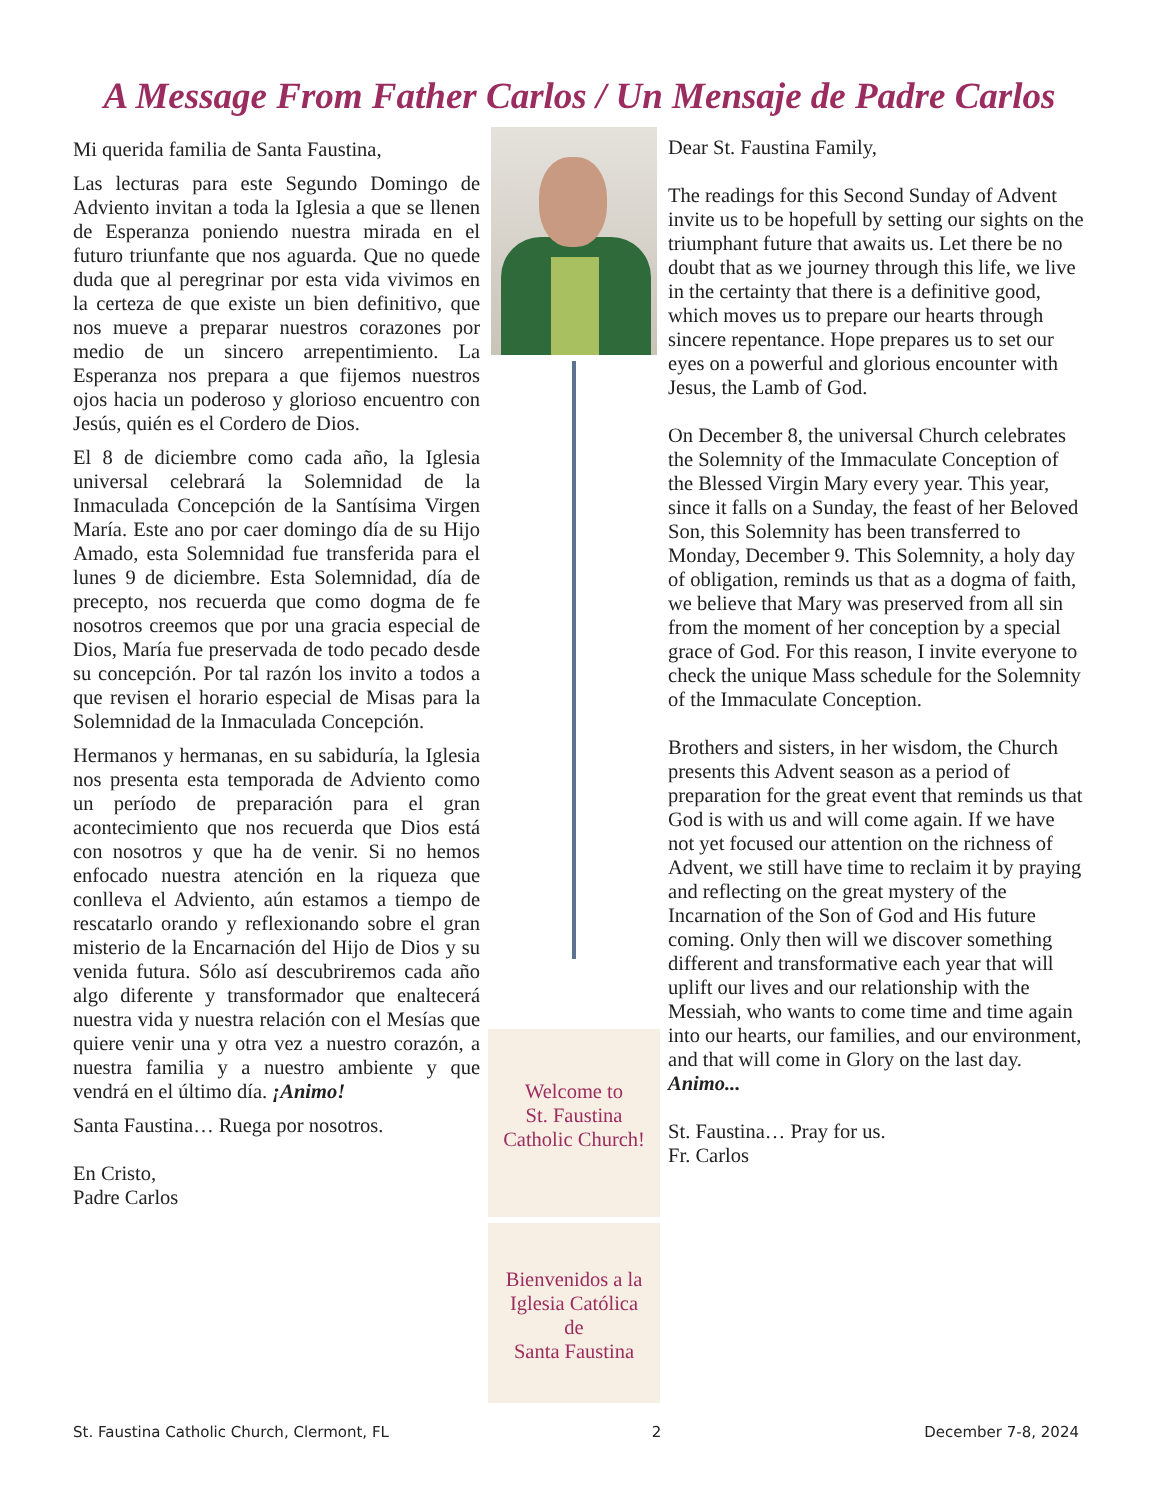A Message From Father Carlos / Un Mensaje de Padre Carlos
Mi querida familia de Santa Faustina,
Las lecturas para este Segundo Domingo de Adviento invitan a toda la Iglesia a que se llenen de Esperanza poniendo nuestra mirada en el futuro triunfante que nos aguarda. Que no quede duda que al peregrinar por esta vida vivimos en la certeza de que existe un bien definitivo, que nos mueve a preparar nuestros corazones por medio de un sincero arrepentimiento. La Esperanza nos prepara a que fijemos nuestros ojos hacia un poderoso y glorioso encuentro con Jesús, quién es el Cordero de Dios.
El 8 de diciembre como cada año, la Iglesia universal celebrará la Solemnidad de la Inmaculada Concepción de la Santísima Virgen María. Este ano por caer domingo día de su Hijo Amado, esta Solemnidad fue transferida para el lunes 9 de diciembre. Esta Solemnidad, día de precepto, nos recuerda que como dogma de fe nosotros creemos que por una gracia especial de Dios, María fue preservada de todo pecado desde su concepción. Por tal razón los invito a todos a que revisen el horario especial de Misas para la Solemnidad de la Inmaculada Concepción.
Hermanos y hermanas, en su sabiduría, la Iglesia nos presenta esta temporada de Adviento como un período de preparación para el gran acontecimiento que nos recuerda que Dios está con nosotros y que ha de venir. Si no hemos enfocado nuestra atención en la riqueza que conlleva el Adviento, aún estamos a tiempo de rescatarlo orando y reflexionando sobre el gran misterio de la Encarnación del Hijo de Dios y su venida futura. Sólo así descubriremos cada año algo diferente y transformador que enaltecerá nuestra vida y nuestra relación con el Mesías que quiere venir una y otra vez a nuestro corazón, a nuestra familia y a nuestro ambiente y que vendrá en el último día. ¡Animo!
Santa Faustina… Ruega por nosotros.
En Cristo,
Padre Carlos
Welcome to
St. Faustina
Catholic Church!
Bienvenidos a la
Iglesia Católica
de
Santa Faustina
Dear St. Faustina Family,
The readings for this Second Sunday of Advent invite us to be hopefull by setting our sights on the triumphant future that awaits us. Let there be no doubt that as we journey through this life, we live in the certainty that there is a definitive good, which moves us to prepare our hearts through sincere repentance. Hope prepares us to set our eyes on a powerful and glorious encounter with Jesus, the Lamb of God.
On December 8, the universal Church celebrates the Solemnity of the Immaculate Conception of the Blessed Virgin Mary every year. This year, since it falls on a Sunday, the feast of her Beloved Son, this Solemnity has been transferred to Monday, December 9. This Solemnity, a holy day of obligation, reminds us that as a dogma of faith, we believe that Mary was preserved from all sin from the moment of her conception by a special grace of God. For this reason, I invite everyone to check the unique Mass schedule for the Solemnity of the Immaculate Conception.
Brothers and sisters, in her wisdom, the Church presents this Advent season as a period of preparation for the great event that reminds us that God is with us and will come again. If we have not yet focused our attention on the richness of Advent, we still have time to reclaim it by praying and reflecting on the great mystery of the Incarnation of the Son of God and His future coming. Only then will we discover something different and transformative each year that will uplift our lives and our relationship with the Messiah, who wants to come time and time again into our hearts, our families, and our environment, and that will come in Glory on the last day. Animo...
St. Faustina… Pray for us.
Fr. Carlos
St. Faustina Catholic Church, Clermont, FL 2 December 7-8, 2024